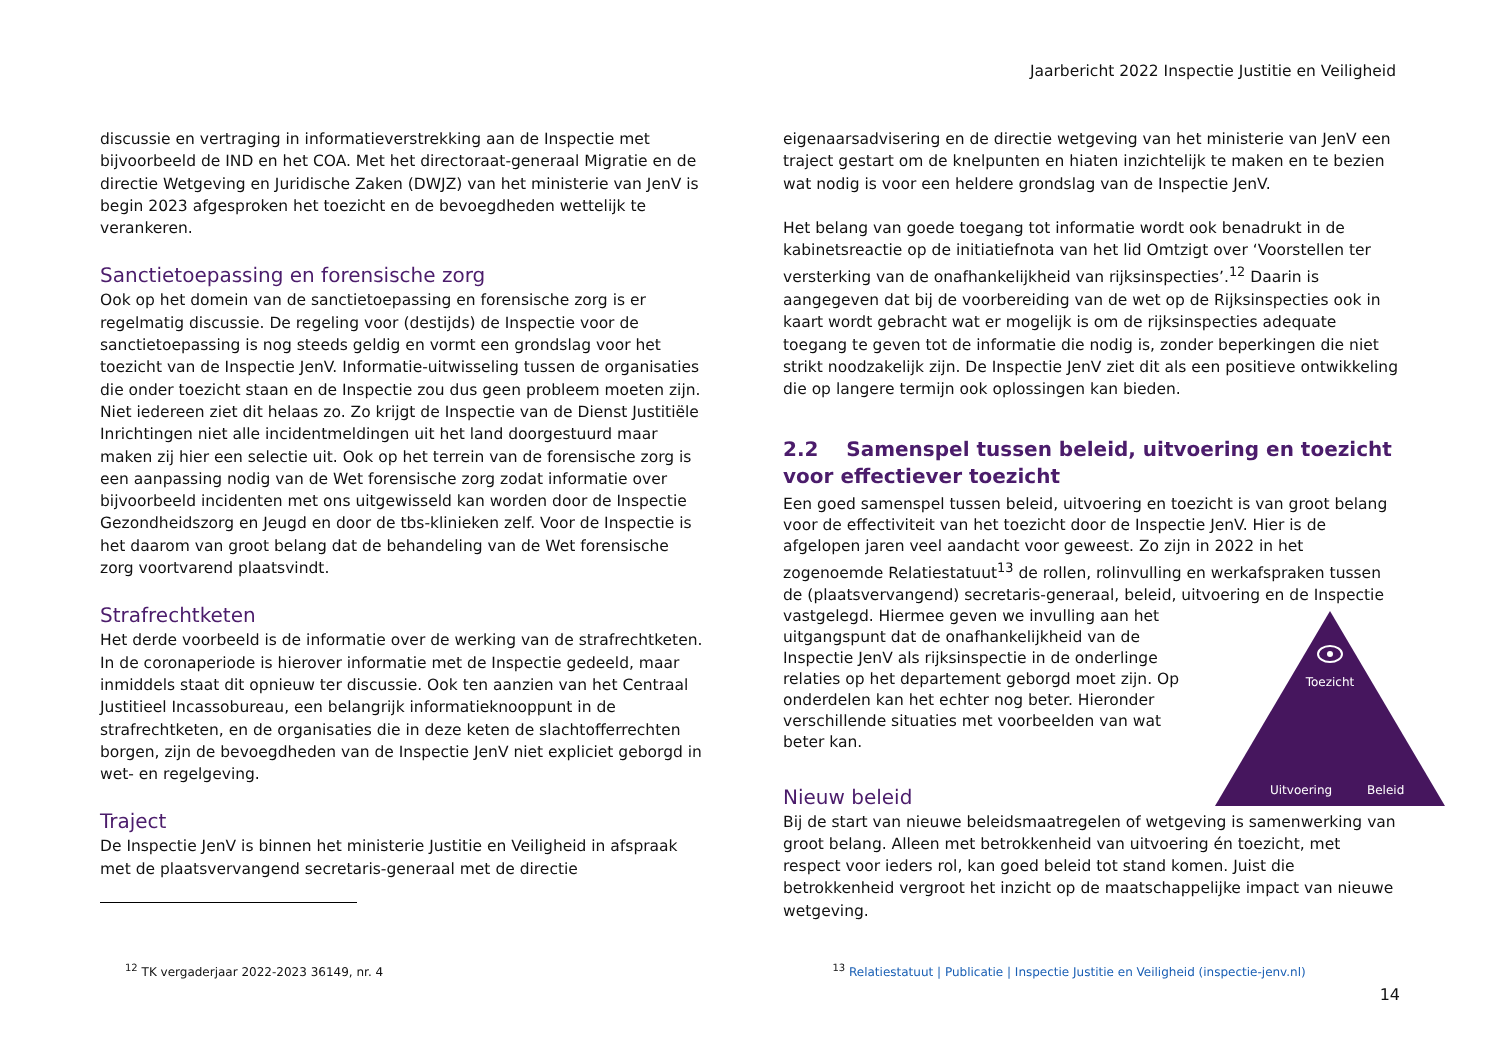Jaarbericht 2022 Inspectie Justitie en Veiligheid
discussie en vertraging in informatieverstrekking aan de Inspectie met bijvoorbeeld de IND en het COA. Met het directoraat-generaal Migratie en de directie Wetgeving en Juridische Zaken (DWJZ) van het ministerie van JenV is begin 2023 afgesproken het toezicht en de bevoegdheden wettelijk te verankeren.
Sanctietoepassing en forensische zorg
Ook op het domein van de sanctietoepassing en forensische zorg is er regelmatig discussie. De regeling voor (destijds) de Inspectie voor de sanctietoepassing is nog steeds geldig en vormt een grondslag voor het toezicht van de Inspectie JenV. Informatie-uitwisseling tussen de organisaties die onder toezicht staan en de Inspectie zou dus geen probleem moeten zijn. Niet iedereen ziet dit helaas zo. Zo krijgt de Inspectie van de Dienst Justitiële Inrichtingen niet alle incidentmeldingen uit het land doorgestuurd maar maken zij hier een selectie uit. Ook op het terrein van de forensische zorg is een aanpassing nodig van de Wet forensische zorg zodat informatie over bijvoorbeeld incidenten met ons uitgewisseld kan worden door de Inspectie Gezondheidszorg en Jeugd en door de tbs-klinieken zelf. Voor de Inspectie is het daarom van groot belang dat de behandeling van de Wet forensische zorg voortvarend plaatsvindt.
Strafrechtketen
Het derde voorbeeld is de informatie over de werking van de strafrechtketen. In de coronaperiode is hierover informatie met de Inspectie gedeeld, maar inmiddels staat dit opnieuw ter discussie. Ook ten aanzien van het Centraal Justitieel Incassobureau, een belangrijk informatieknooppunt in de strafrechtketen, en de organisaties die in deze keten de slachtofferrechten borgen, zijn de bevoegdheden van de Inspectie JenV niet expliciet geborgd in wet- en regelgeving.
Traject
De Inspectie JenV is binnen het ministerie Justitie en Veiligheid in afspraak met de plaatsvervangend secretaris-generaal met de directie
eigenaarsadvisering en de directie wetgeving van het ministerie van JenV een traject gestart om de knelpunten en hiaten inzichtelijk te maken en te bezien wat nodig is voor een heldere grondslag van de Inspectie JenV.
Het belang van goede toegang tot informatie wordt ook benadrukt in de kabinetsreactie op de initiatiefnota van het lid Omtzigt over ‘Voorstellen ter versterking van de onafhankelijkheid van rijksinspecties’.<sup>12</sup> Daarin is aangegeven dat bij de voorbereiding van de wet op de Rijksinspecties ook in kaart wordt gebracht wat er mogelijk is om de rijksinspecties adequate toegang te geven tot de informatie die nodig is, zonder beperkingen die niet strikt noodzakelijk zijn. De Inspectie JenV ziet dit als een positieve ontwikkeling die op langere termijn ook oplossingen kan bieden.
2.2 Samenspel tussen beleid, uitvoering en toezicht voor effectiever toezicht
Een goed samenspel tussen beleid, uitvoering en toezicht is van groot belang voor de effectiviteit van het toezicht door de Inspectie JenV. Hier is de afgelopen jaren veel aandacht voor geweest. Zo zijn in 2022 in het zogenoemde Relatiestatuut<sup>13</sup> de rollen, rolinvulling en werkafspraken tussen de (plaatsvervangend) secretaris-generaal, beleid, uitvoering en de Inspectie vastgelegd.
Toezicht
Uitvoering
Beleid
Hiermee geven we invulling aan het uitgangspunt dat de onafhankelijkheid van de Inspectie JenV als rijksinspectie in de onderlinge relaties op het departement geborgd moet zijn. Op onderdelen kan het echter nog beter. Hieronder verschillende situaties met voorbeelden van wat beter kan.
Nieuw beleid
Bij de start van nieuwe beleidsmaatregelen of wetgeving is samenwerking van groot belang. Alleen met betrokkenheid van uitvoering én toezicht, met respect voor ieders rol, kan goed beleid tot stand komen. Juist die betrokkenheid vergroot het inzicht op de maatschappelijke impact van nieuwe wetgeving.
<sup>12</sup> TK vergaderjaar 2022-2023 36149, nr. 4 <sup>13</sup> Relatiestatuut | Publicatie | Inspectie Justitie en Veiligheid (inspectie-jenv.nl)
14